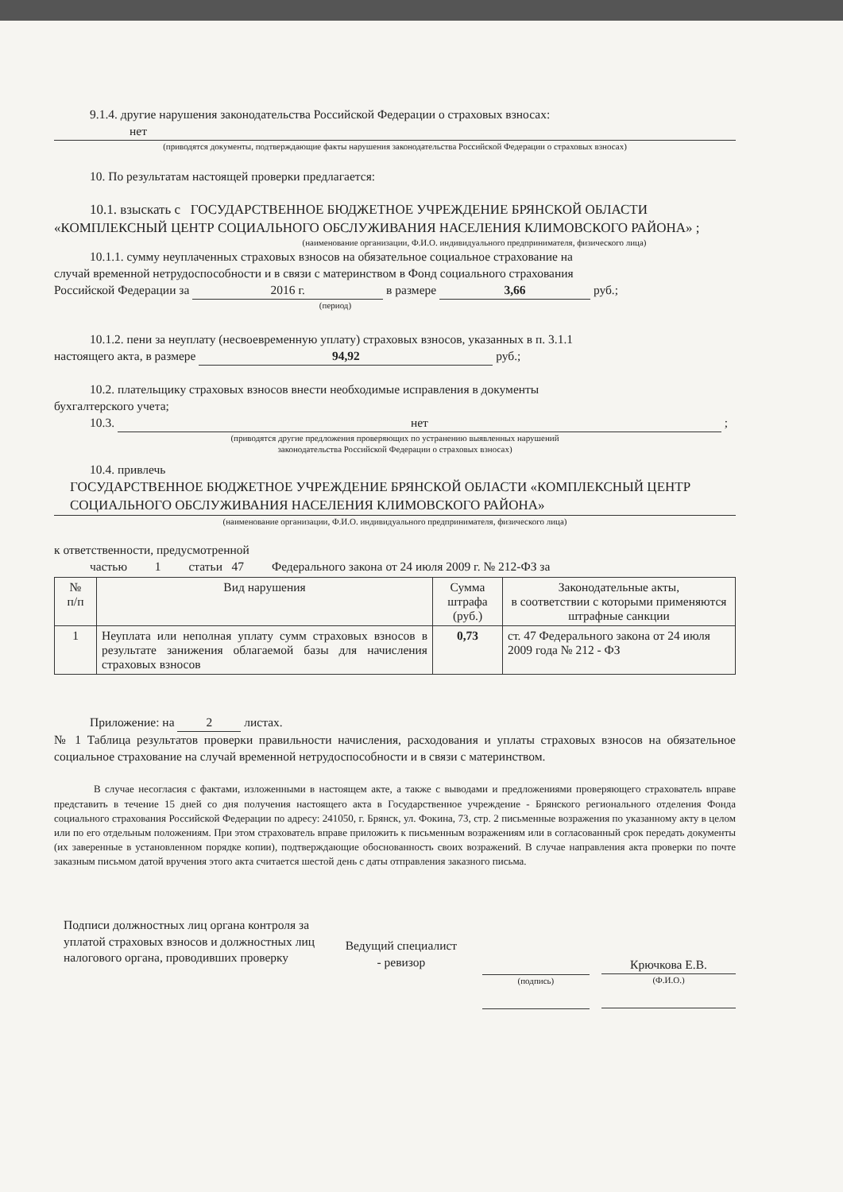9.1.4. другие нарушения законодательства Российской Федерации о страховых взносах:
нет
(приводятся документы, подтверждающие факты нарушения законодательства Российской Федерации о страховых взносах)
10. По результатам настоящей проверки предлагается:
10.1. взыскать с ГОСУДАРСТВЕННОЕ БЮДЖЕТНОЕ УЧРЕЖДЕНИЕ БРЯНСКОЙ ОБЛАСТИ
«КОМПЛЕКСНЫЙ ЦЕНТР СОЦИАЛЬНОГО ОБСЛУЖИВАНИЯ НАСЕЛЕНИЯ КЛИМОВСКОГО РАЙОНА» ;
(наименование организации, Ф.И.О. индивидуального предпринимателя, физического лица)
10.1.1. сумму неуплаченных страховых взносов на обязательное социальное страхование на
случай временной нетрудоспособности и в связи с материнством в Фонд социального страхования
Российской Федерации за 2016 г. в размере 3,66 руб.;
(период)
10.1.2. пени за неуплату (несвоевременную уплату) страховых взносов, указанных в п. 3.1.1
настоящего акта, в размере 94,92 руб.;
10.2. плательщику страховых взносов внести необходимые исправления в документы
бухгалтерского учета;
10.3. нет ;
(приводятся другие предложения проверяющих по устранению выявленных нарушений
законодательства Российской Федерации о страховых взносах)
10.4. привлечь
ГОСУДАРСТВЕННОЕ БЮДЖЕТНОЕ УЧРЕЖДЕНИЕ БРЯНСКОЙ ОБЛАСТИ «КОМПЛЕКСНЫЙ ЦЕНТР СОЦИАЛЬНОГО ОБСЛУЖИВАНИЯ НАСЕЛЕНИЯ КЛИМОВСКОГО РАЙОНА»
(наименование организации, Ф.И.О. индивидуального предпринимателя, физического лица)
к ответственности, предусмотренной
частью 1 статьи 47 Федерального закона от 24 июля 2009 г. № 212-ФЗ за
| № п/п | Вид нарушения | Сумма штрафа (руб.) | Законодательные акты, в соответствии с которыми применяются штрафные санкции |
| 1 | Неуплата или неполная уплату сумм страховых взносов в результате занижения облагаемой базы для начисления страховых взносов | 0,73 | ст. 47 Федерального закона от 24 июля 2009 года № 212 - ФЗ |
Приложение: на 2 листах.
№ 1 Таблица результатов проверки правильности начисления, расходования и уплаты страховых взносов на обязательное социальное страхование на случай временной нетрудоспособности и в связи с материнством.
В случае несогласия с фактами, изложенными в настоящем акте, а также с выводами и предложениями проверяющего страхователь вправе представить в течение 15 дней со дня получения настоящего акта в Государственное учреждение - Брянского регионального отделения Фонда социального страхования Российской Федерации по адресу: 241050, г. Брянск, ул. Фокина, 73, стр. 2 письменные возражения по указанному акту в целом или по его отдельным положениям. При этом страхователь вправе приложить к письменным возражениям или в согласованный срок передать документы (их заверенные в установленном порядке копии), подтверждающие обоснованность своих возражений. В случае направления акта проверки по почте заказным письмом датой вручения этого акта считается шестой день с даты отправления заказного письма.
Подписи должностных лиц органа контроля за уплатой страховых взносов и должностных лиц налогового органа, проводивших проверку
Ведущий специалист
- ревизор
(подпись)
Крючкова Е.В.
(Ф.И.О.)